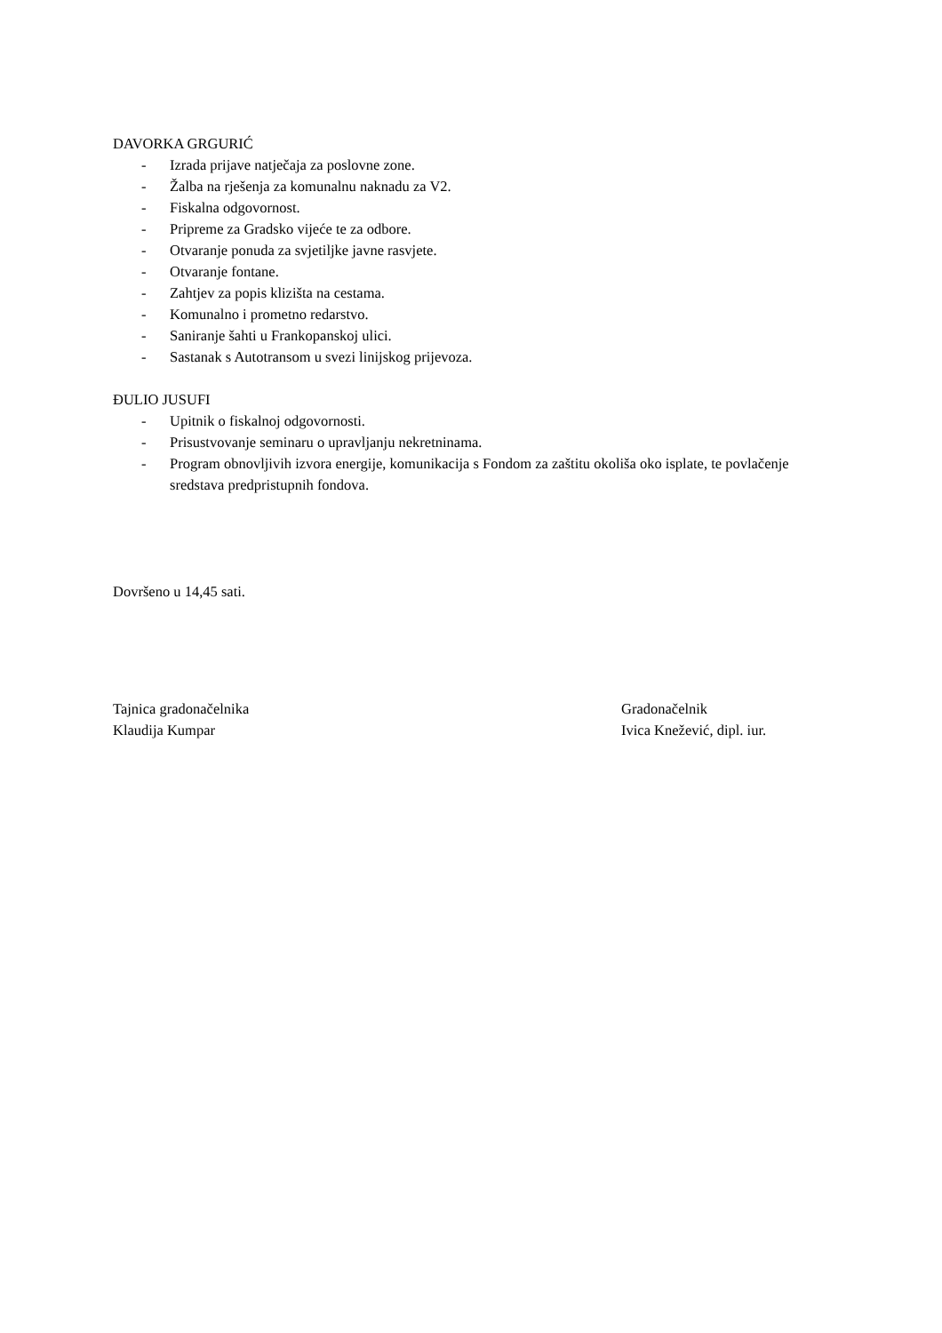DAVORKA GRGURIĆ
- Izrada prijave natječaja za poslovne zone.
- Žalba na rješenja za komunalnu naknadu za V2.
- Fiskalna odgovornost.
- Pripreme za Gradsko vijeće te za odbore.
- Otvaranje ponuda za svjetiljke javne rasvjete.
- Otvaranje fontane.
- Zahtjev za popis klizišta na cestama.
- Komunalno i prometno redarstvo.
- Saniranje šahti u Frankopanskoj ulici.
- Sastanak s Autotransom u svezi linijskog prijevoza.
ĐULIO JUSUFI
- Upitnik o fiskalnoj odgovornosti.
- Prisustvovanje seminaru o upravljanju nekretninama.
- Program obnovljivih izvora energije, komunikacija s Fondom za zaštitu okoliša oko isplate, te povlačenje sredstava predpristupnih fondova.
Dovršeno u 14,45 sati.
Tajnica gradonačelnika
Klaudija Kumpar
Gradonačelnik
Ivica Knežević, dipl. iur.